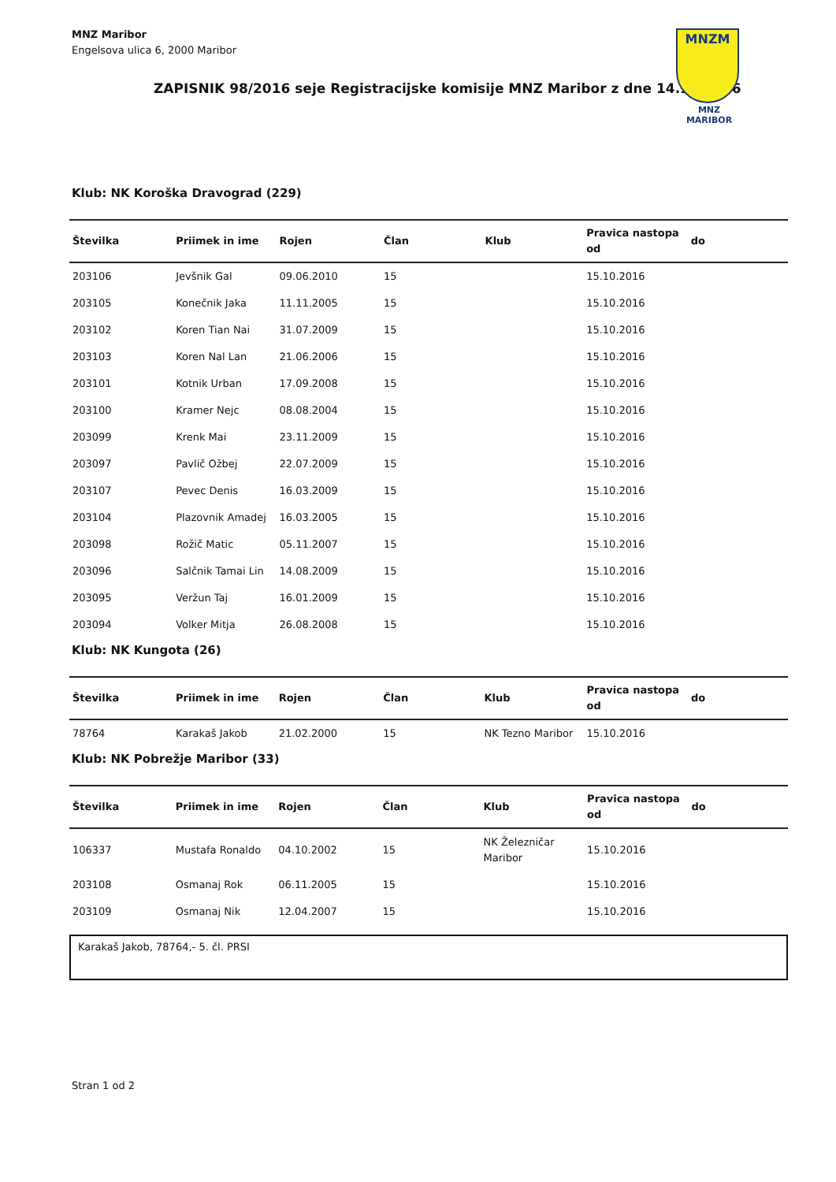MNZ Maribor
Engelsova ulica 6, 2000 Maribor
MNZM
MNZ MARIBOR
ZAPISNIK 98/2016 seje Registracijske komisije MNZ Maribor z dne 14.10.2016
Klub: NK Koroška Dravograd (229)
| Številka | Priimek in ime | Rojen | Član | Klub | Pravica nastopa od | do |
| --- | --- | --- | --- | --- | --- | --- |
| 203106 | Jevšnik Gal | 09.06.2010 | 15 | | 15.10.2016 | |
| 203105 | Konečnik Jaka | 11.11.2005 | 15 | | 15.10.2016 | |
| 203102 | Koren Tian Nai | 31.07.2009 | 15 | | 15.10.2016 | |
| 203103 | Koren Nal Lan | 21.06.2006 | 15 | | 15.10.2016 | |
| 203101 | Kotnik Urban | 17.09.2008 | 15 | | 15.10.2016 | |
| 203100 | Kramer Nejc | 08.08.2004 | 15 | | 15.10.2016 | |
| 203099 | Krenk Mai | 23.11.2009 | 15 | | 15.10.2016 | |
| 203097 | Pavlič Ožbej | 22.07.2009 | 15 | | 15.10.2016 | |
| 203107 | Pevec Denis | 16.03.2009 | 15 | | 15.10.2016 | |
| 203104 | Plazovnik Amadej | 16.03.2005 | 15 | | 15.10.2016 | |
| 203098 | Rožič Matic | 05.11.2007 | 15 | | 15.10.2016 | |
| 203096 | Salčnik Tamai Lin | 14.08.2009 | 15 | | 15.10.2016 | |
| 203095 | Veržun Taj | 16.01.2009 | 15 | | 15.10.2016 | |
| 203094 | Volker Mitja | 26.08.2008 | 15 | | 15.10.2016 | |
Klub: NK Kungota (26)
| Številka | Priimek in ime | Rojen | Član | Klub | Pravica nastopa od | do |
| --- | --- | --- | --- | --- | --- | --- |
| 78764 | Karakaš Jakob | 21.02.2000 | 15 | NK Tezno Maribor | 15.10.2016 | |
Klub: NK Pobrežje Maribor (33)
| Številka | Priimek in ime | Rojen | Član | Klub | Pravica nastopa od | do |
| --- | --- | --- | --- | --- | --- | --- |
| 106337 | Mustafa Ronaldo | 04.10.2002 | 15 | NK Železničar Maribor | 15.10.2016 | |
| 203108 | Osmanaj Rok | 06.11.2005 | 15 | | 15.10.2016 | |
| 203109 | Osmanaj Nik | 12.04.2007 | 15 | | 15.10.2016 | |
Karakaš Jakob, 78764,- 5. čl. PRSI
Stran 1 od 2